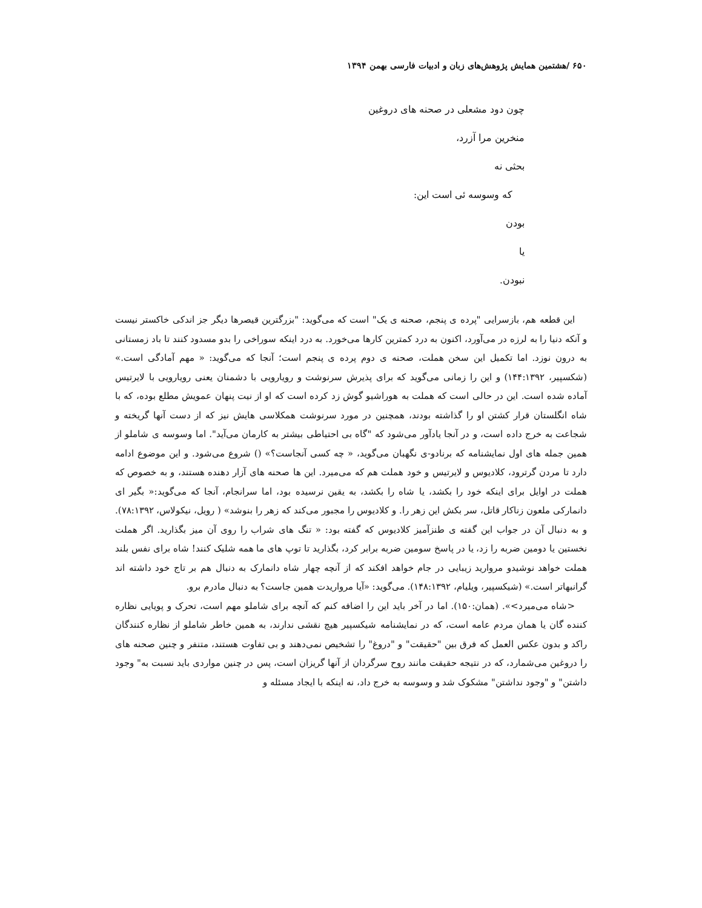۶۵۰ /هشتمین همایش پژوهش‌های زبان و ادبیات فارسی بهمن ۱۳۹۴
چون دود مشعلی در صحنه های دروغین
منخرین مرا آزرد،
بحثی نه
که وسوسه ئی است این:
بودن
یا
نبودن.
این قطعه هم، بازسرایی "پرده ی پنجم، صحنه ی یک" است که می‌گوید: "بزرگترین قیصرها دیگر جز اندکی خاکستر نیست و آنکه دنیا را به لرزه در می‌آورد، اکنون به درد کمترین کارها می‌خورد. به درد اینکه سوراخی را بدو مسدود کنند تا باد زمستانی به درون نوزد. اما تکمیل این سخن هملت، صحنه ی دوم پرده ی پنجم است؛ آنجا که می‌گوید: « مهم آمادگی است.» (شکسپیر، ۱۴۴:۱۳۹۲) و این را زمانی می‌گوید که برای پذیرش سرنوشت و رویارویی با دشمنان یعنی رویارویی با لایرتیس آماده شده است. این در حالی است که هملت به هوراشیو گوش زد کرده است که او از نیت پنهان عمویش مطلع بوده، که با شاه انگلستان قرار کشتن او را گذاشته بودند، همچنین در مورد سرنوشت همکلاسی هایش نیز که از دست آنها گریخته و شجاعت به خرج داده است، و در آنجا یادآور می‌شود که "گاه بی احتیاطی بیشتر به کارمان می‌آید". اما وسوسه ی شاملو از همین جمله های اول نمایشنامه که برنادو-ی نگهبان می‌گوید، « چه کسی آنجاست؟» () شروع می‌شود. و این موضوع ادامه دارد تا مردن گرترود، کلادیوس و لایرتیس و خود هملت هم که می‌میرد. این ها صحنه های آزار دهنده هستند، و به خصوص که هملت در اوایل برای اینکه خود را بکشد، یا شاه را بکشد، به یقین نرسیده بود، اما سرانجام، آنجا که می‌گوید:« بگیر ای دانمارکی ملعون زناکار قاتل، سر بکش این زهر را. و کلادیوس را مجبور می‌کند که زهر را بنوشد» ( رویل، نیکولاس، ۷۸:۱۳۹۲). و به دنبال آن در جواب این گفته ی طنزآمیز کلادیوس که گفته بود: « تنگ های شراب را روی آن میز بگذارید. اگر هملت نخستین یا دومین ضربه را زد، یا در پاسخ سومین ضربه برابر کرد، بگذارید تا توپ های ما همه شلیک کنند! شاه برای نفس بلند هملت خواهد نوشیدو مروارید زیبایی در جام خواهد افکند که از آنچه چهار شاه دانمارک به دنبال هم بر تاج خود داشته اند گرانبهاتر است.» (شیکسپیر، ویلیام، ۱۴۸:۱۳۹۲). می‌گوید: «آیا مرواریدت همین جاست؟ به دنبال مادرم برو.
<شاه می‌میرد>». (همان:۱۵۰). اما در آخر باید این را اضافه کنم که آنچه برای شاملو مهم است، تحرک و پویایی نظاره کننده گان یا همان مردم عامه است، که در نمایشنامه شیکسپیر هیچ نقشی ندارند، به همین خاطر شاملو از نظاره کنندگان راکد و بدون عکس العمل که فرق بین "حقیقت" و "دروغ" را تشخیص نمی‌دهند و بی تفاوت هستند، متنفر و چنین صحنه های را دروغین می‌شمارد، که در نتیجه حقیقت مانند روح سرگردان از آنها گریزان است، پس در چنین مواردی باید نسبت به" وجود داشتن" و "وجود نداشتن" مشکوک شد و وسوسه به خرج داد، نه اینکه با ایجاد مسئله و